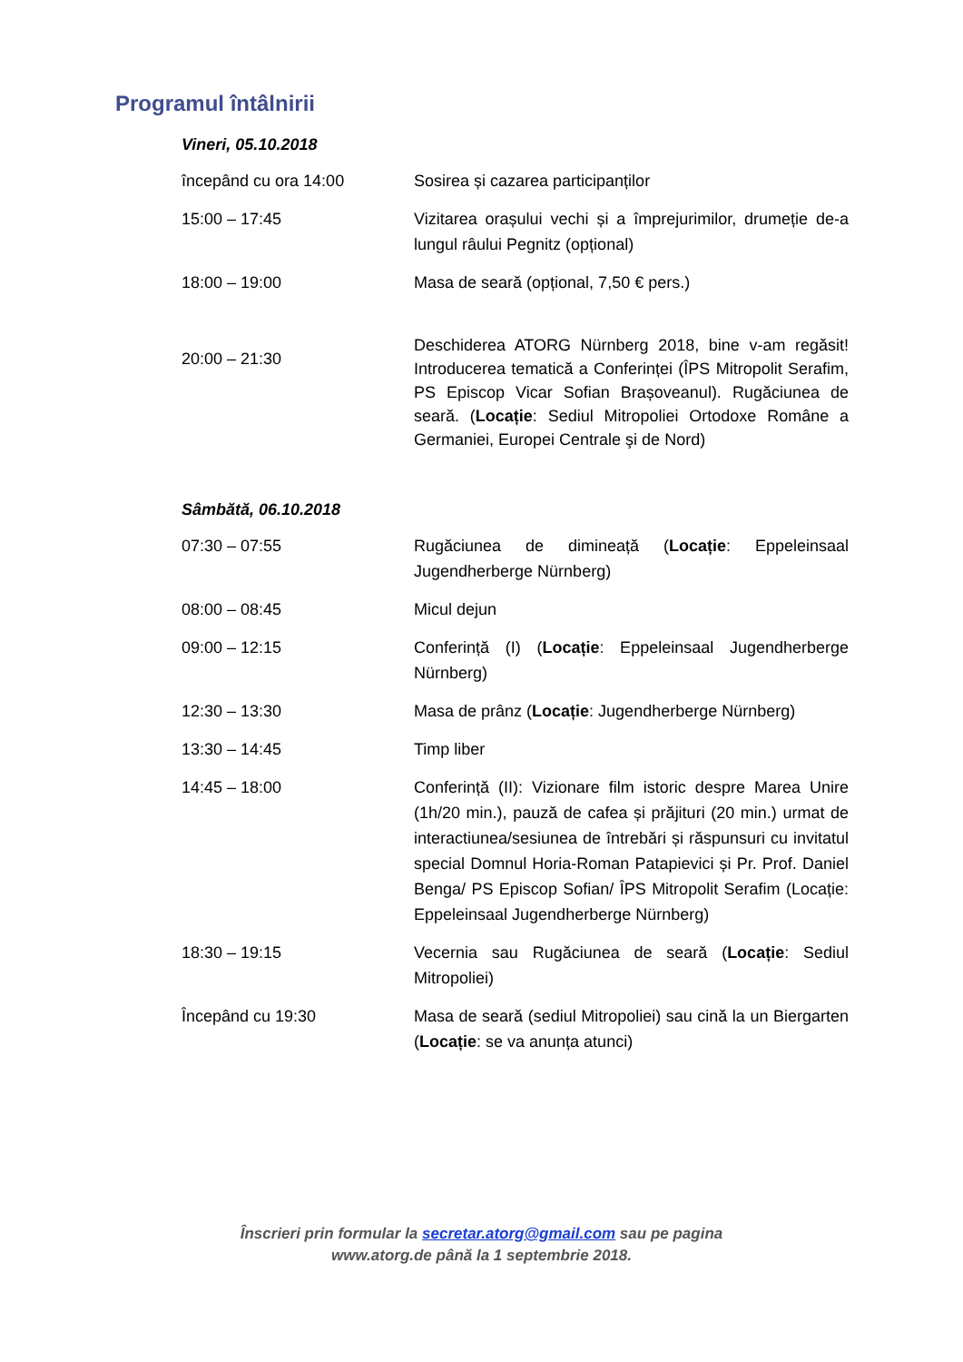Programul întâlnirii
Vineri, 05.10.2018
| începând cu ora 14:00 | Sosirea și cazarea participanților |
| 15:00 – 17:45 | Vizitarea orașului vechi și a împrejurimilor, drumeție de-a lungul râului Pegnitz (opțional) |
| 18:00 – 19:00 | Masa de seară (opțional, 7,50 € pers.) |
| 20:00 – 21:30 | Deschiderea ATORG Nürnberg 2018, bine v-am regăsit! Introducerea tematică a Conferinței (ÎPS Mitropolit Serafim, PS Episcop Vicar Sofian Brașoveanul). Rugăciunea de seară. ( Locație : Sediul Mitropoliei Ortodoxe Române a Germaniei, Europei Centrale şi de Nord) |
Sâmbătă, 06.10.2018
| 07:30 – 07:55 | Rugăciunea de dimineață ( Locație : Eppeleinsaal Jugendherberge Nürnberg) |
| 08:00 – 08:45 | Micul dejun |
| 09:00 – 12:15 | Conferință (I) ( Locație : Eppeleinsaal Jugendherberge Nürnberg) |
| 12:30 – 13:30 | Masa de prânz ( Locație : Jugendherberge Nürnberg) |
| 13:30 – 14:45 | Timp liber |
| 14:45 – 18:00 | Conferință (II): Vizionare film istoric despre Marea Unire (1h/20 min.), pauză de cafea și prăjituri (20 min.) urmat de interactiunea/sesiunea de întrebări și răspunsuri cu invitatul special Domnul Horia-Roman Patapievici și Pr. Prof. Daniel Benga/ PS Episcop Sofian/ ÎPS Mitropolit Serafim (Locație: Eppeleinsaal Jugendherberge Nürnberg) |
| 18:30 – 19:15 | Vecernia sau Rugăciunea de seară ( Locație : Sediul Mitropoliei) |
| Începând cu 19:30 | Masa de seară (sediul Mitropoliei) sau cină la un Biergarten ( Locație : se va anunța atunci) |
Înscrieri prin formular la secretar.atorg@gmail.com sau pe pagina
www.atorg.de până la 1 septembrie 2018.